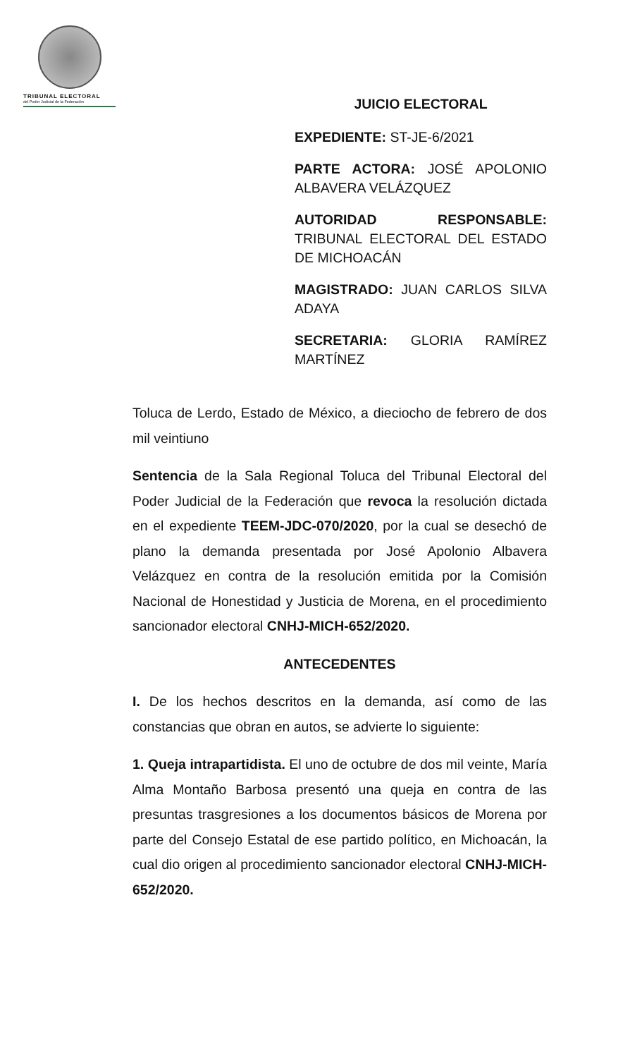TRIBUNAL ELECTORAL
del Poder Judicial de la Federación
JUICIO ELECTORAL
EXPEDIENTE: ST-JE-6/2021
PARTE ACTORA: JOSÉ APOLONIO ALBAVERA VELÁZQUEZ
AUTORIDAD RESPONSABLE: TRIBUNAL ELECTORAL DEL ESTADO DE MICHOACÁN
MAGISTRADO: JUAN CARLOS SILVA ADAYA
SECRETARIA: GLORIA RAMÍREZ MARTÍNEZ
Toluca de Lerdo, Estado de México, a dieciocho de febrero de dos mil veintiuno
Sentencia de la Sala Regional Toluca del Tribunal Electoral del Poder Judicial de la Federación que revoca la resolución dictada en el expediente TEEM-JDC-070/2020, por la cual se desechó de plano la demanda presentada por José Apolonio Albavera Velázquez en contra de la resolución emitida por la Comisión Nacional de Honestidad y Justicia de Morena, en el procedimiento sancionador electoral CNHJ-MICH-652/2020.
ANTECEDENTES
I. De los hechos descritos en la demanda, así como de las constancias que obran en autos, se advierte lo siguiente:
1. Queja intrapartidista. El uno de octubre de dos mil veinte, María Alma Montaño Barbosa presentó una queja en contra de las presuntas trasgresiones a los documentos básicos de Morena por parte del Consejo Estatal de ese partido político, en Michoacán, la cual dio origen al procedimiento sancionador electoral CNHJ-MICH-652/2020.